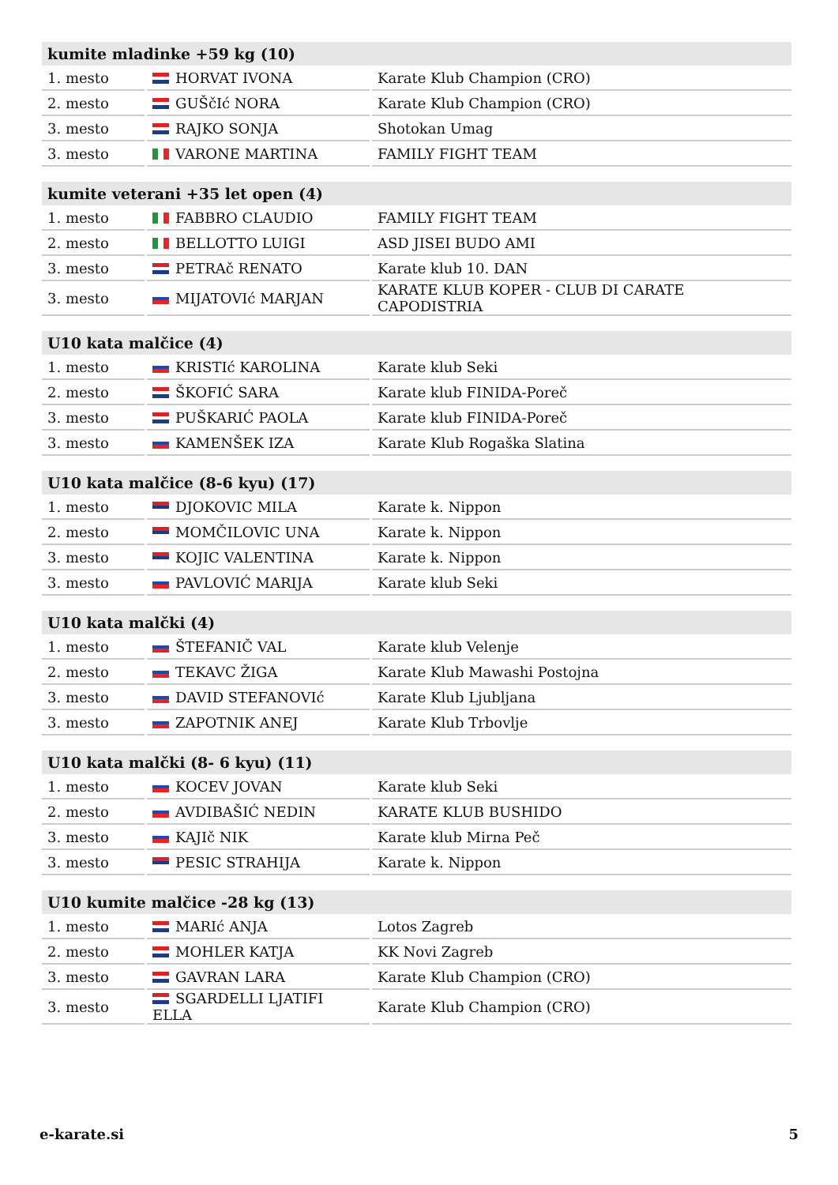| kumite mladinke +59 kg (10) | | |
| --- | --- | --- |
| 1. mesto | HORVAT IVONA | Karate Klub Champion (CRO) |
| 2. mesto | GUŠčIć NORA | Karate Klub Champion (CRO) |
| 3. mesto | RAJKO SONJA | Shotokan Umag |
| 3. mesto | VARONE MARTINA | FAMILY FIGHT TEAM |
| kumite veterani +35 let open (4) | | |
| --- | --- | --- |
| 1. mesto | FABBRO CLAUDIO | FAMILY FIGHT TEAM |
| 2. mesto | BELLOTTO LUIGI | ASD JISEI BUDO AMI |
| 3. mesto | PETRAč RENATO | Karate klub 10. DAN |
| 3. mesto | MIJATOVIć MARJAN | KARATE KLUB KOPER - CLUB DI CARATE CAPODISTRIA |
| U10 kata malčice (4) | | |
| --- | --- | --- |
| 1. mesto | KRISTIć KAROLINA | Karate klub Seki |
| 2. mesto | ŠKOFIĆ SARA | Karate klub FINIDA-Poreč |
| 3. mesto | PUŠKARIĆ PAOLA | Karate klub FINIDA-Poreč |
| 3. mesto | KAMENŠEK IZA | Karate Klub Rogaška Slatina |
| U10 kata malčice (8-6 kyu) (17) | | |
| --- | --- | --- |
| 1. mesto | DJOKOVIC MILA | Karate k. Nippon |
| 2. mesto | MOMČILOVIC UNA | Karate k. Nippon |
| 3. mesto | KOJIC VALENTINA | Karate k. Nippon |
| 3. mesto | PAVLOVIĆ MARIJA | Karate klub Seki |
| U10 kata malčki (4) | | |
| --- | --- | --- |
| 1. mesto | ŠTEFANIČ VAL | Karate klub Velenje |
| 2. mesto | TEKAVC ŽIGA | Karate Klub Mawashi Postojna |
| 3. mesto | DAVID STEFANOVIć | Karate Klub Ljubljana |
| 3. mesto | ZAPOTNIK ANEJ | Karate Klub Trbovlje |
| U10 kata malčki (8- 6 kyu) (11) | | |
| --- | --- | --- |
| 1. mesto | KOCEV JOVAN | Karate klub Seki |
| 2. mesto | AVDIBAŠIĆ NEDIN | KARATE KLUB BUSHIDO |
| 3. mesto | KAJIč NIK | Karate klub Mirna Peč |
| 3. mesto | PESIC STRAHIJA | Karate k. Nippon |
| U10 kumite malčice -28 kg (13) | | |
| --- | --- | --- |
| 1. mesto | MARIć ANJA | Lotos Zagreb |
| 2. mesto | MOHLER KATJA | KK Novi Zagreb |
| 3. mesto | GAVRAN LARA | Karate Klub Champion (CRO) |
| 3. mesto | SGARDELLI LJATIFI ELLA | Karate Klub Champion (CRO) |
e-karate.si 5